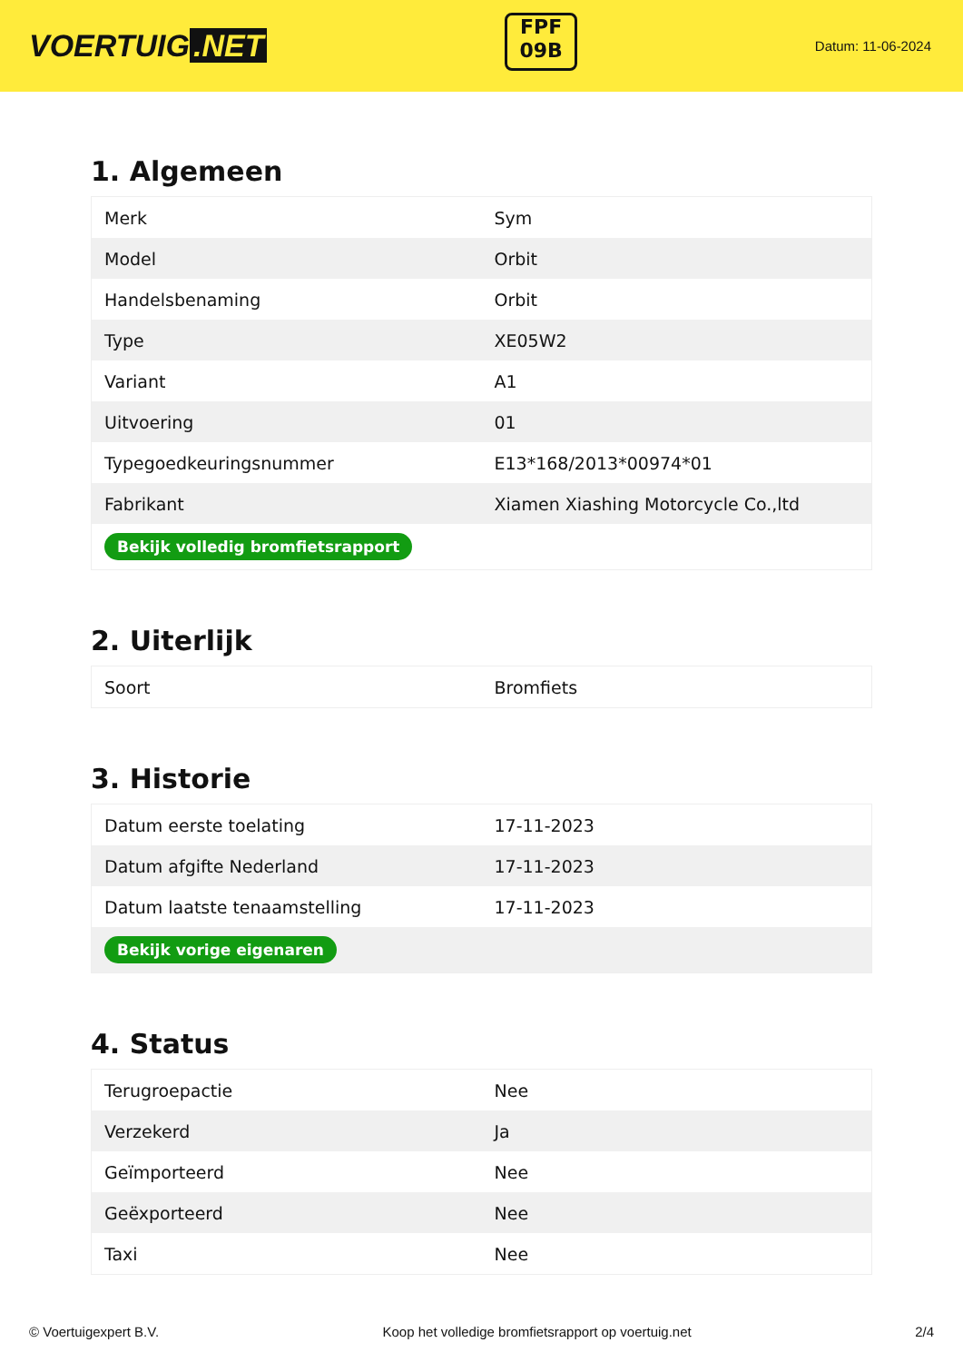VOERTUIG.NET
FPF
09B
Datum: 11-06-2024
1. Algemeen
| Merk | Sym |
| Model | Orbit |
| Handelsbenaming | Orbit |
| Type | XE05W2 |
| Variant | A1 |
| Uitvoering | 01 |
| Typegoedkeuringsnummer | E13*168/2013*00974*01 |
| Fabrikant | Xiamen Xiashing Motorcycle Co.,ltd |
| Bekijk volledig bromfietsrapport | |
2. Uiterlijk
| Soort | Bromfiets |
3. Historie
| Datum eerste toelating | 17-11-2023 |
| Datum afgifte Nederland | 17-11-2023 |
| Datum laatste tenaamstelling | 17-11-2023 |
| Bekijk vorige eigenaren | |
4. Status
| Terugroepactie | Nee |
| Verzekerd | Ja |
| Geïmporteerd | Nee |
| Geëxporteerd | Nee |
| Taxi | Nee |
© Voertuigexpert B.V. Koop het volledige bromfietsrapport op voertuig.net 2/4